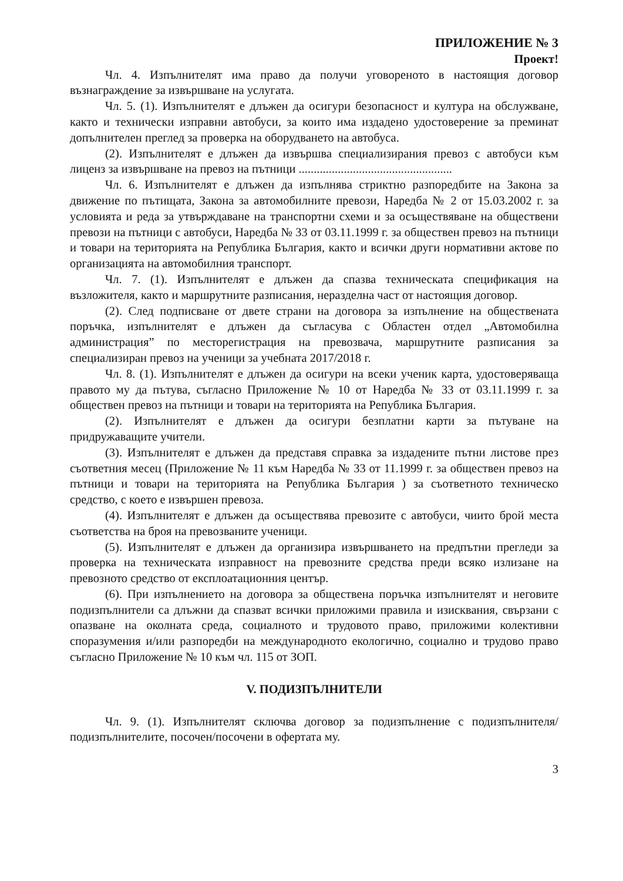ПРИЛОЖЕНИЕ № 3
Проект!
Чл. 4. Изпълнителят има право да получи уговореното в настоящия договор възнаграждение за извършване на услугата.
Чл. 5. (1). Изпълнителят е длъжен да осигури безопасност и култура на обслужване, както и технически изправни автобуси, за които има издадено удостоверение за преминат допълнителен преглед за проверка на оборудването на автобуса.
(2). Изпълнителят е длъжен да извършва специализирания превоз с автобуси към лиценз за извършване на превоз на пътници ...................................................
Чл. 6. Изпълнителят е длъжен да изпълнява стриктно разпоредбите на Закона за движение по пътищата, Закона за автомобилните превози, Наредба № 2 от 15.03.2002 г. за условията и реда за утвърждаване на транспортни схеми и за осъществяване на обществени превози на пътници с автобуси, Наредба № 33 от 03.11.1999 г. за обществен превоз на пътници и товари на територията на Република България, както и всички други нормативни актове по организацията на автомобилния транспорт.
Чл. 7. (1). Изпълнителят е длъжен да спазва техническата спецификация на възложителя, както и маршрутните разписания, неразделна част от настоящия договор.
(2). След подписване от двете страни на договора за изпълнение на обществената поръчка, изпълнителят е длъжен да съгласува с Областен отдел „Автомобилна администрация” по месторегистрация на превозвача, маршрутните разписания за специализиран превоз на ученици за учебната 2017/2018 г.
Чл. 8. (1). Изпълнителят е длъжен да осигури на всеки ученик карта, удостоверяваща правото му да пътува, съгласно Приложение № 10 от Наредба № 33 от 03.11.1999 г. за обществен превоз на пътници и товари на територията на Република България.
(2). Изпълнителят е длъжен да осигури безплатни карти за пътуване на придружаващите учители.
(3). Изпълнителят е длъжен да представя справка за издадените пътни листове през съответния месец (Приложение № 11 към Наредба № 33 от 11.1999 г. за обществен превоз на пътници и товари на територията на Република България ) за съответното техническо средство, с което е извършен превоза.
(4). Изпълнителят е длъжен да осъществява превозите с автобуси, чиито брой места съответства на броя на превозваните ученици.
(5). Изпълнителят е длъжен да организира извършването на предпътни прегледи за проверка на техническата изправност на превозните средства преди всяко излизане на превозното средство от експлоатационния център.
(6). При изпълнението на договора за обществена поръчка изпълнителят и неговите подизпълнители са длъжни да спазват всички приложими правила и изисквания, свързани с опазване на околната среда, социалното и трудовото право, приложими колективни споразумения и/или разпоредби на международното екологично, социално и трудово право съгласно Приложение № 10 към чл. 115 от ЗОП.
V. ПОДИЗПЪЛНИТЕЛИ
Чл. 9. (1). Изпълнителят сключва договор за подизпълнение с подизпълнителя/подизпълнителите, посочен/посочени в офертата му.
3